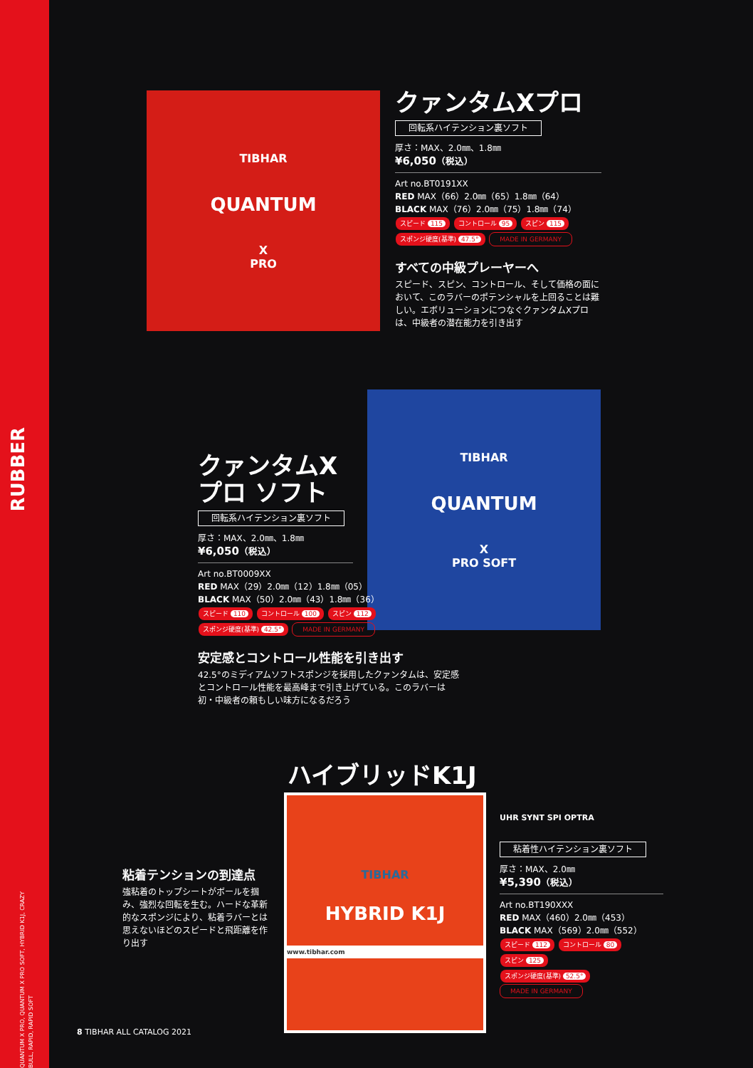RUBBER
QUANTUM X PRO, QUANTUM X PRO SOFT, HYBRID K1J, CRAZY BULL, RAPID, RAPID SOFT
TIBHAR
QUANTUM
X
PRO
クァンタムXプロ
回転系ハイテンション裏ソフト
厚さ：MAX、2.0㎜、1.8㎜
¥6,050（税込）
Art no.BT0191XX
RED MAX（66）2.0㎜（65）1.8㎜（64）
BLACK MAX（76）2.0㎜（75）1.8㎜（74）
スピード 115 コントロール 95 スピン 115
スポンジ硬度(基準) 47.5° MADE IN GERMANY
すべての中級プレーヤーへ
スピード、スピン、コントロール、そして価格の面において、このラバーのポテンシャルを上回ることは難しい。エボリューションにつなぐクァンタムXプロは、中級者の潜在能力を引き出す
TIBHAR
QUANTUM
X
PRO SOFT
クァンタムX
プロ ソフト
回転系ハイテンション裏ソフト
厚さ：MAX、2.0㎜、1.8㎜
¥6,050（税込）
Art no.BT0009XX
RED MAX（29）2.0㎜（12）1.8㎜（05）
BLACK MAX（50）2.0㎜（43）1.8㎜（36）
スピード 110 コントロール 100 スピン 112
スポンジ硬度(基準) 42.5° MADE IN GERMANY
安定感とコントロール性能を引き出す
42.5°のミディアムソフトスポンジを採用したクァンタムは、安定感とコントロール性能を最高峰まで引き上げている。このラバーは初・中級者の頼もしい味方になるだろう
ハイブリッドK1J
粘着テンションの到達点
強粘着のトップシートがボールを掴み、強烈な回転を生む。ハードな革新的なスポンジにより、粘着ラバーとは思えないほどのスピードと飛距離を作り出す
TIBHAR
HYBRID K1J
www.tibhar.com
UHR SYNT SPI OPTRA
粘着性ハイテンション裏ソフト
厚さ：MAX、2.0㎜
¥5,390（税込）
Art no.BT190XXX
RED MAX（460）2.0㎜（453）
BLACK MAX（569）2.0㎜（552）
スピード 112 コントロール 80 スピン 125
スポンジ硬度(基準) 52.5° MADE IN GERMANY
8 TIBHAR ALL CATALOG 2021